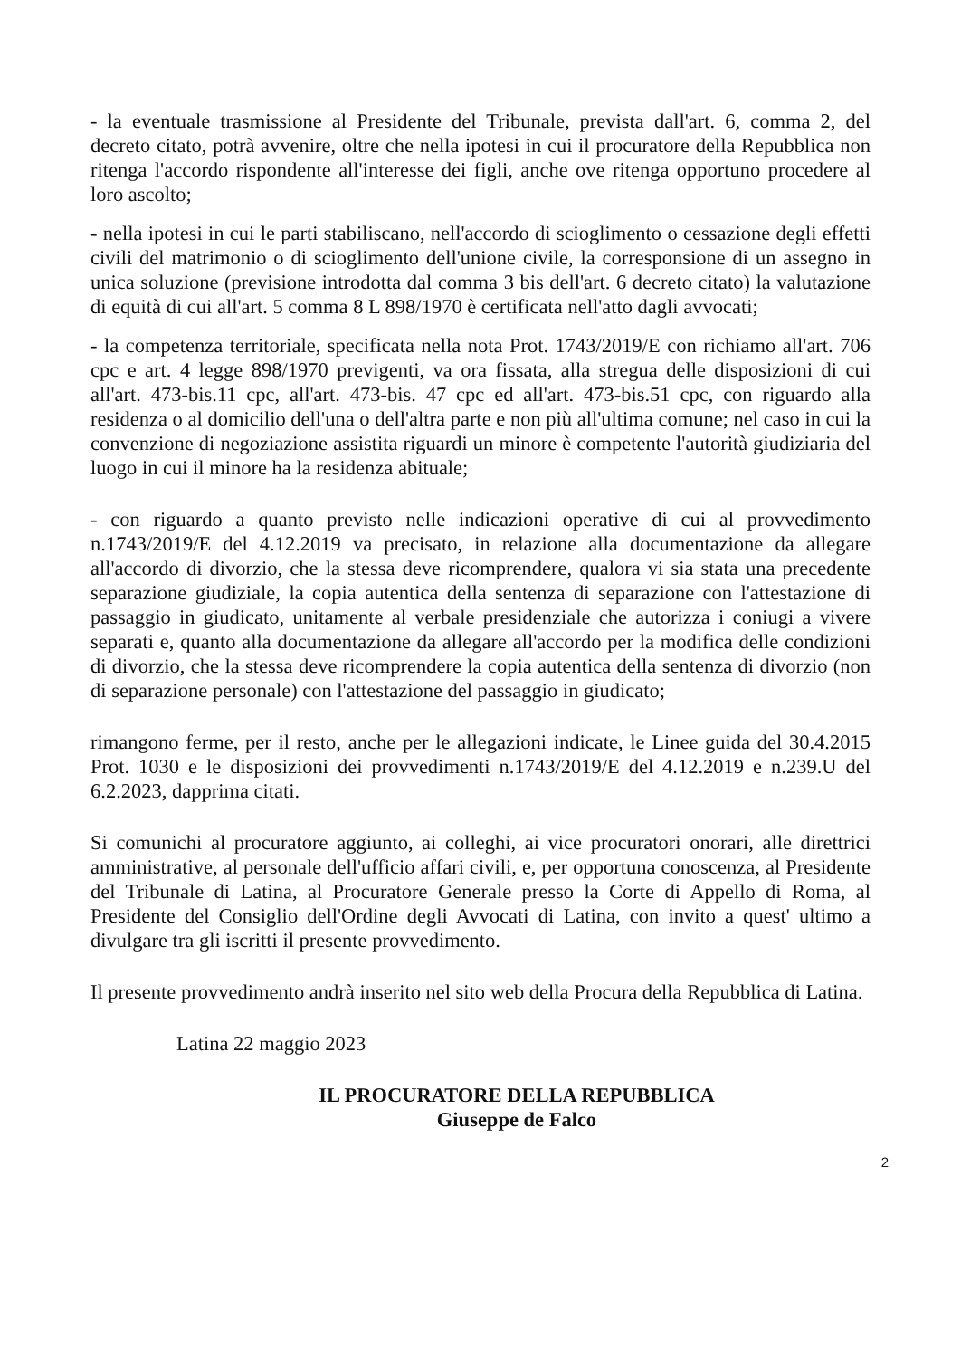- la eventuale trasmissione al Presidente del Tribunale, prevista dall'art. 6, comma 2, del decreto citato, potrà avvenire, oltre che nella ipotesi in cui il procuratore della Repubblica non ritenga l'accordo rispondente all'interesse dei figli, anche ove ritenga opportuno procedere al loro ascolto;
- nella ipotesi in cui le parti stabiliscano, nell'accordo di scioglimento o cessazione degli effetti civili del matrimonio o di scioglimento dell'unione civile, la corresponsione di un assegno in unica soluzione (previsione introdotta dal comma 3 bis dell'art. 6 decreto citato) la valutazione di equità di cui all'art. 5 comma 8 L 898/1970 è certificata nell'atto dagli avvocati;
- la competenza territoriale, specificata nella nota Prot. 1743/2019/E con richiamo all'art. 706 cpc e art. 4 legge 898/1970 previgenti, va ora fissata, alla stregua delle disposizioni di cui all'art. 473-bis.11 cpc, all'art. 473-bis. 47 cpc ed all'art. 473-bis.51 cpc, con riguardo alla residenza o al domicilio dell'una o dell'altra parte e non più all'ultima comune; nel caso in cui la convenzione di negoziazione assistita riguardi un minore è competente l'autorità giudiziaria del luogo in cui il minore ha la residenza abituale;
- con riguardo a quanto previsto nelle indicazioni operative di cui al provvedimento n.1743/2019/E del 4.12.2019 va precisato, in relazione alla documentazione da allegare all'accordo di divorzio, che la stessa deve ricomprendere, qualora vi sia stata una precedente separazione giudiziale, la copia autentica della sentenza di separazione con l'attestazione di passaggio in giudicato, unitamente al verbale presidenziale che autorizza i coniugi a vivere separati e, quanto alla documentazione da allegare all'accordo per la modifica delle condizioni di divorzio, che la stessa deve ricomprendere la copia autentica della sentenza di divorzio (non di separazione personale) con l'attestazione del passaggio in giudicato;
rimangono ferme, per il resto, anche per le allegazioni indicate, le Linee guida del 30.4.2015 Prot. 1030 e le disposizioni dei provvedimenti n.1743/2019/E del 4.12.2019 e n.239.U del 6.2.2023, dapprima citati.
Si comunichi al procuratore aggiunto, ai colleghi, ai vice procuratori onorari, alle direttrici amministrative, al personale dell'ufficio affari civili, e, per opportuna conoscenza, al Presidente del Tribunale di Latina, al Procuratore Generale presso la Corte di Appello di Roma, al Presidente del Consiglio dell'Ordine degli Avvocati di Latina, con invito a quest' ultimo a divulgare tra gli iscritti il presente provvedimento.
Il presente provvedimento andrà inserito nel sito web della Procura della Repubblica di Latina.
Latina 22 maggio 2023
IL PROCURATORE DELLA REPUBBLICA
Giuseppe de Falco
2